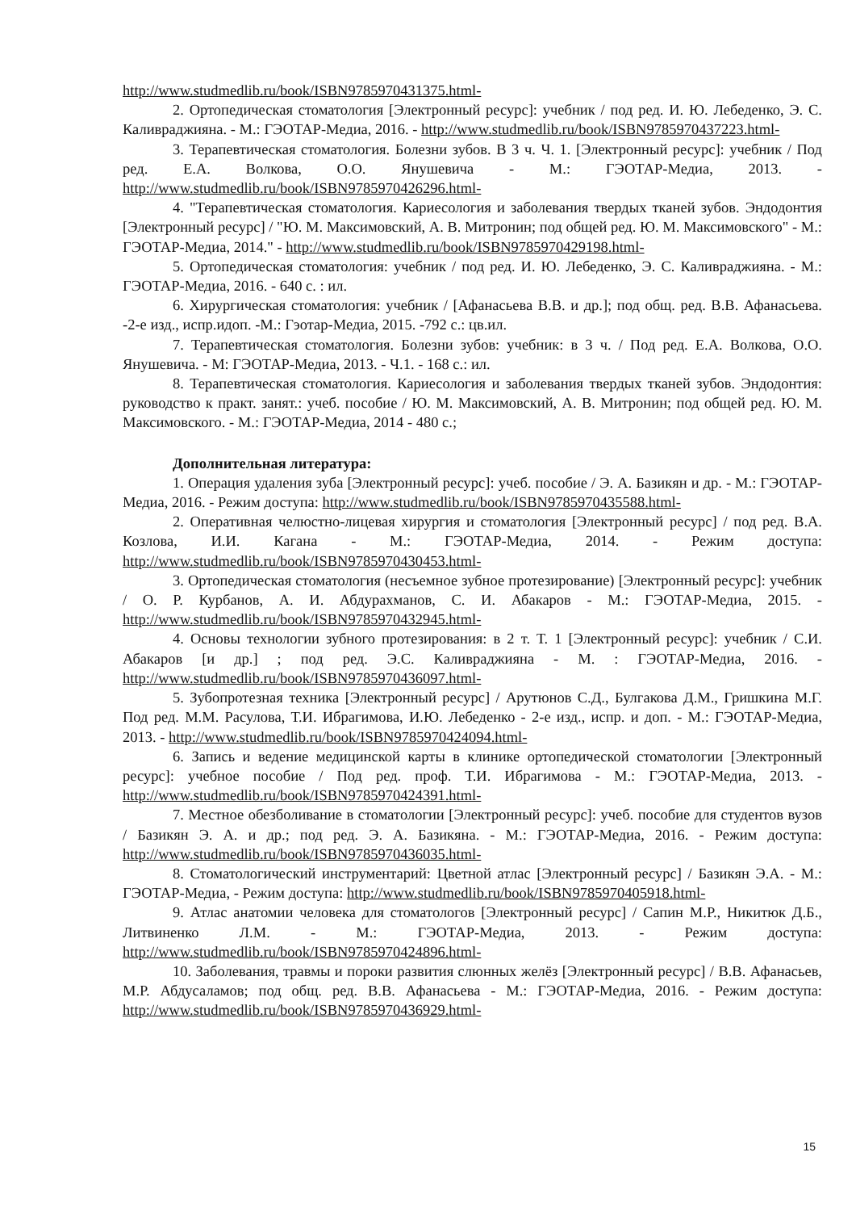http://www.studmedlib.ru/book/ISBN9785970431375.html-
2. Ортопедическая стоматология [Электронный ресурс]: учебник / под ред. И. Ю. Лебеденко, Э. С. Каливраджияна. - М.: ГЭОТАР-Медиа, 2016. - http://www.studmedlib.ru/book/ISBN9785970437223.html-
3. Терапевтическая стоматология. Болезни зубов. В 3 ч. Ч. 1. [Электронный ресурс]: учебник / Под ред. Е.А. Волкова, О.О. Янушевича - М.: ГЭОТАР-Медиа, 2013. - http://www.studmedlib.ru/book/ISBN9785970426296.html-
4. "Терапевтическая стоматология. Кариесология и заболевания твердых тканей зубов. Эндодонтия [Электронный ресурс] / "Ю. М. Максимовский, А. В. Митронин; под общей ред. Ю. М. Максимовского" - М.: ГЭОТАР-Медиа, 2014." - http://www.studmedlib.ru/book/ISBN9785970429198.html-
5. Ортопедическая стоматология: учебник / под ред. И. Ю. Лебеденко, Э. С. Каливраджияна. - М.: ГЭОТАР-Медиа, 2016. - 640 с. : ил.
6. Хирургическая стоматология: учебник / [Афанасьева В.В. и др.]; под общ. ред. В.В. Афанасьева. -2-е изд., испр.идоп. -М.: Гэотар-Медиа, 2015. -792 с.: цв.ил.
7. Терапевтическая стоматология. Болезни зубов: учебник: в 3 ч. / Под ред. Е.А. Волкова, О.О. Янушевича. - М: ГЭОТАР-Медиа, 2013. - Ч.1. - 168 с.: ил.
8. Терапевтическая стоматология. Кариесология и заболевания твердых тканей зубов. Эндодонтия: руководство к практ. занят.: учеб. пособие / Ю. М. Максимовский, А. В. Митронин; под общей ред. Ю. М. Максимовского. - М.: ГЭОТАР-Медиа, 2014 - 480 с.;
Дополнительная литература:
1. Операция удаления зуба [Электронный ресурс]: учеб. пособие / Э. А. Базикян и др. - М.: ГЭОТАР-Медиа, 2016. - Режим доступа: http://www.studmedlib.ru/book/ISBN9785970435588.html-
2. Оперативная челюстно-лицевая хирургия и стоматология [Электронный ресурс] / под ред. В.А. Козлова, И.И. Кагана - М.: ГЭОТАР-Медиа, 2014. - Режим доступа: http://www.studmedlib.ru/book/ISBN9785970430453.html-
3. Ортопедическая стоматология (несъемное зубное протезирование) [Электронный ресурс]: учебник / О. Р. Курбанов, А. И. Абдурахманов, С. И. Абакаров - М.: ГЭОТАР-Медиа, 2015. - http://www.studmedlib.ru/book/ISBN9785970432945.html-
4. Основы технологии зубного протезирования: в 2 т. Т. 1 [Электронный ресурс]: учебник / С.И. Абакаров [и др.] ; под ред. Э.С. Каливраджияна - М. : ГЭОТАР-Медиа, 2016. - http://www.studmedlib.ru/book/ISBN9785970436097.html-
5. Зубопротезная техника [Электронный ресурс] / Арутюнов С.Д., Булгакова Д.М., Гришкина М.Г. Под ред. М.М. Расулова, Т.И. Ибрагимова, И.Ю. Лебеденко - 2-е изд., испр. и доп. - М.: ГЭОТАР-Медиа, 2013. - http://www.studmedlib.ru/book/ISBN9785970424094.html-
6. Запись и ведение медицинской карты в клинике ортопедической стоматологии [Электронный ресурс]: учебное пособие / Под ред. проф. Т.И. Ибрагимова - М.: ГЭОТАР-Медиа, 2013. - http://www.studmedlib.ru/book/ISBN9785970424391.html-
7. Местное обезболивание в стоматологии [Электронный ресурс]: учеб. пособие для студентов вузов / Базикян Э. А. и др.; под ред. Э. А. Базикяна. - М.: ГЭОТАР-Медиа, 2016. - Режим доступа: http://www.studmedlib.ru/book/ISBN9785970436035.html-
8. Стоматологический инструментарий: Цветной атлас [Электронный ресурс] / Базикян Э.А. - М.: ГЭОТАР-Медиа, - Режим доступа: http://www.studmedlib.ru/book/ISBN9785970405918.html-
9. Атлас анатомии человека для стоматологов [Электронный ресурс] / Сапин М.Р., Никитюк Д.Б., Литвиненко Л.М. - М.: ГЭОТАР-Медиа, 2013. - Режим доступа: http://www.studmedlib.ru/book/ISBN9785970424896.html-
10. Заболевания, травмы и пороки развития слюнных желёз [Электронный ресурс] / В.В. Афанасьев, М.Р. Абдусаламов; под общ. ред. В.В. Афанасьева - М.: ГЭОТАР-Медиа, 2016. - Режим доступа: http://www.studmedlib.ru/book/ISBN9785970436929.html-
15